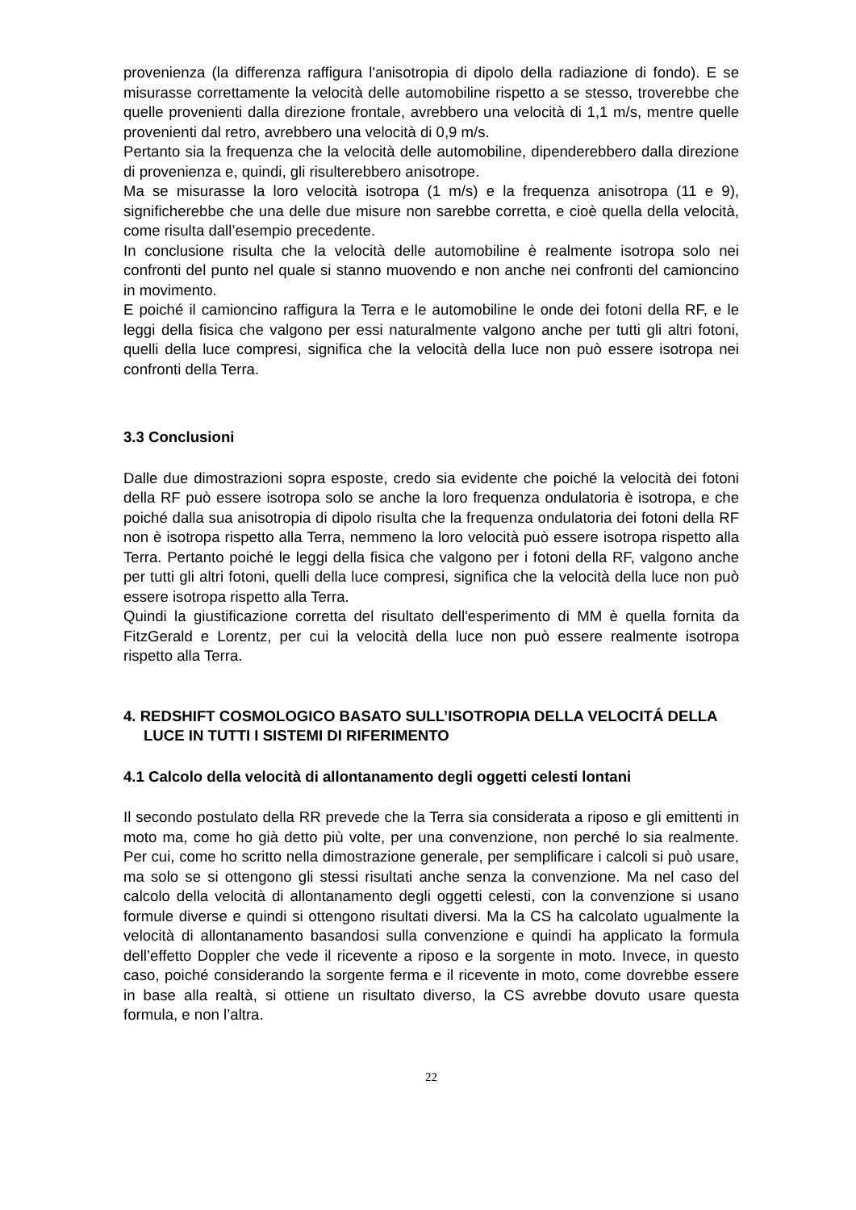provenienza (la differenza raffigura l'anisotropia di dipolo della radiazione di fondo). E se misurasse correttamente la velocità delle automobiline rispetto a se stesso, troverebbe che quelle provenienti dalla direzione frontale, avrebbero una velocità di 1,1 m/s, mentre quelle provenienti dal retro, avrebbero una velocità di 0,9 m/s.
Pertanto sia la frequenza che la velocità delle automobiline, dipenderebbero dalla direzione di provenienza e, quindi, gli risulterebbero anisotrope.
Ma se misurasse la loro velocità isotropa (1 m/s) e la frequenza anisotropa (11 e 9), significherebbe che una delle due misure non sarebbe corretta, e cioè quella della velocità, come risulta dall’esempio precedente.
In conclusione risulta che la velocità delle automobiline è realmente isotropa solo nei confronti del punto nel quale si stanno muovendo e non anche nei confronti del camioncino in movimento.
E poiché il camioncino raffigura la Terra e le automobiline le onde dei fotoni della RF, e le leggi della fisica che valgono per essi naturalmente valgono anche per tutti gli altri fotoni, quelli della luce compresi, significa che la velocità della luce non può essere isotropa nei confronti della Terra.
3.3 Conclusioni
Dalle due dimostrazioni sopra esposte, credo sia evidente che poiché la velocità dei fotoni della RF può essere isotropa solo se anche la loro frequenza ondulatoria è isotropa, e che poiché dalla sua anisotropia di dipolo risulta che la frequenza ondulatoria dei fotoni della RF non è isotropa rispetto alla Terra, nemmeno la loro velocità può essere isotropa rispetto alla Terra. Pertanto poiché le leggi della fisica che valgono per i fotoni della RF, valgono anche per tutti gli altri fotoni, quelli della luce compresi, significa che la velocità della luce non può essere isotropa rispetto alla Terra.
Quindi la giustificazione corretta del risultato dell'esperimento di MM è quella fornita da FitzGerald e Lorentz, per cui la velocità della luce non può essere realmente isotropa rispetto alla Terra.
4. REDSHIFT COSMOLOGICO BASATO SULL’ISOTROPIA DELLA VELOCITÁ DELLA LUCE IN TUTTI I SISTEMI DI RIFERIMENTO
4.1 Calcolo della velocità di allontanamento degli oggetti celesti lontani
Il secondo postulato della RR prevede che la Terra sia considerata a riposo e gli emittenti in moto ma, come ho già detto più volte, per una convenzione, non perché lo sia realmente. Per cui, come ho scritto nella dimostrazione generale, per semplificare i calcoli si può usare, ma solo se si ottengono gli stessi risultati anche senza la convenzione. Ma nel caso del calcolo della velocità di allontanamento degli oggetti celesti, con la convenzione si usano formule diverse e quindi si ottengono risultati diversi. Ma la CS ha calcolato ugualmente la velocità di allontanamento basandosi sulla convenzione e quindi ha applicato la formula dell’effetto Doppler che vede il ricevente a riposo e la sorgente in moto. Invece, in questo caso, poiché considerando la sorgente ferma e il ricevente in moto, come dovrebbe essere in base alla realtà, si ottiene un risultato diverso, la CS avrebbe dovuto usare questa formula, e non l’altra.
22